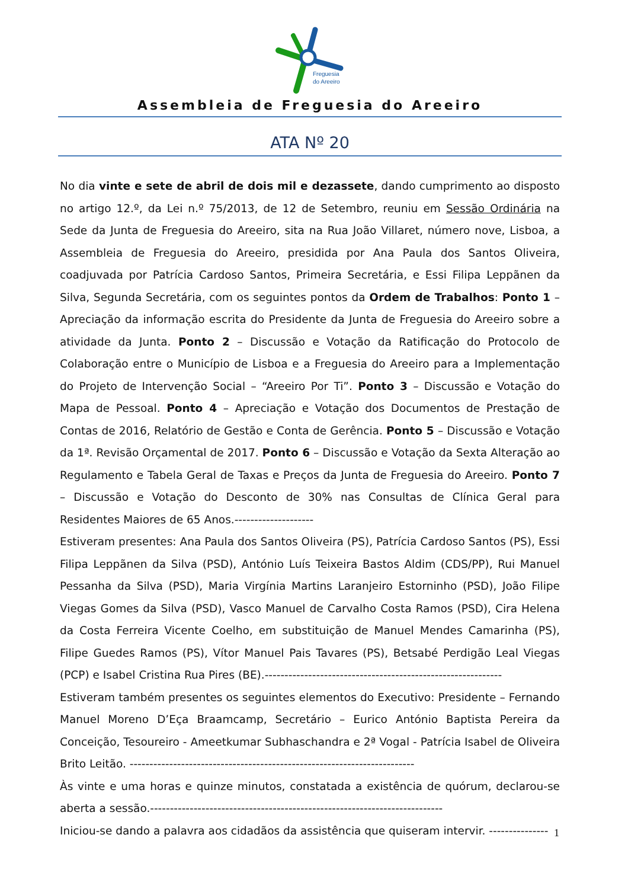Freguesia
do Areeiro
Assembleia de Freguesia do Areeiro
ATA Nº 20
No dia vinte e sete de abril de dois mil e dezassete, dando cumprimento ao disposto no artigo 12.º, da Lei n.º 75/2013, de 12 de Setembro, reuniu em Sessão Ordinária na Sede da Junta de Freguesia do Areeiro, sita na Rua João Villaret, número nove, Lisboa, a Assembleia de Freguesia do Areeiro, presidida por Ana Paula dos Santos Oliveira, coadjuvada por Patrícia Cardoso Santos, Primeira Secretária, e Essi Filipa Leppãnen da Silva, Segunda Secretária, com os seguintes pontos da Ordem de Trabalhos: Ponto 1 – Apreciação da informação escrita do Presidente da Junta de Freguesia do Areeiro sobre a atividade da Junta. Ponto 2 – Discussão e Votação da Ratificação do Protocolo de Colaboração entre o Município de Lisboa e a Freguesia do Areeiro para a Implementação do Projeto de Intervenção Social – “Areeiro Por Ti”. Ponto 3 – Discussão e Votação do Mapa de Pessoal. Ponto 4 – Apreciação e Votação dos Documentos de Prestação de Contas de 2016, Relatório de Gestão e Conta de Gerência. Ponto 5 – Discussão e Votação da 1ª. Revisão Orçamental de 2017. Ponto 6 – Discussão e Votação da Sexta Alteração ao Regulamento e Tabela Geral de Taxas e Preços da Junta de Freguesia do Areeiro. Ponto 7 – Discussão e Votação do Desconto de 30% nas Consultas de Clínica Geral para Residentes Maiores de 65 Anos.--------------------
Estiveram presentes: Ana Paula dos Santos Oliveira (PS), Patrícia Cardoso Santos (PS), Essi Filipa Leppãnen da Silva (PSD), António Luís Teixeira Bastos Aldim (CDS/PP), Rui Manuel Pessanha da Silva (PSD), Maria Virgínia Martins Laranjeiro Estorninho (PSD), João Filipe Viegas Gomes da Silva (PSD), Vasco Manuel de Carvalho Costa Ramos (PSD), Cira Helena da Costa Ferreira Vicente Coelho, em substituição de Manuel Mendes Camarinha (PS), Filipe Guedes Ramos (PS), Vítor Manuel Pais Tavares (PS), Betsabé Perdigão Leal Viegas (PCP) e Isabel Cristina Rua Pires (BE).------------------------------------------------------------
Estiveram também presentes os seguintes elementos do Executivo: Presidente – Fernando Manuel Moreno D’Eça Braamcamp, Secretário – Eurico António Baptista Pereira da Conceição, Tesoureiro - Ameetkumar Subhaschandra e 2ª Vogal - Patrícia Isabel de Oliveira Brito Leitão. ------------------------------------------------------------------------
Às vinte e uma horas e quinze minutos, constatada a existência de quórum, declarou-se aberta a sessão.--------------------------------------------------------------------------
Iniciou-se dando a palavra aos cidadãos da assistência que quiseram intervir. ---------------
1